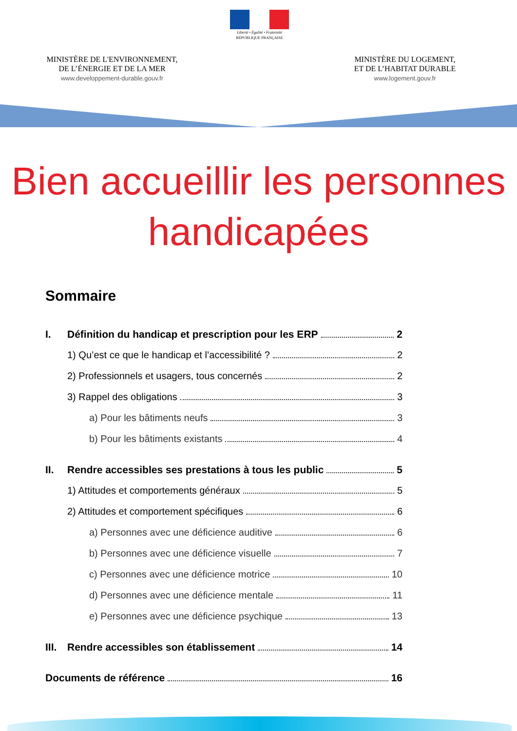Liberté • Égalité • Fraternité
RÉPUBLIQUE FRANÇAISE
MINISTÈRE DE L'ENVIRONNEMENT,
DE L’ÉNERGIE ET DE LA MER
www.developpement-durable.gouv.fr
MINISTÈRE DU LOGEMENT,
ET DE L’HABITAT DURABLE
www.logement.gouv.fr
Bien accueillir les personnes
handicapées
Sommaire
I. Définition du handicap et prescription pour les ERP 2
1) Qu’est ce que le handicap et l’accessibilité ? 2
2) Professionnels et usagers, tous concernés 2
3) Rappel des obligations 3
a) Pour les bâtiments neufs 3
b) Pour les bâtiments existants 4
II. Rendre accessibles ses prestations à tous les public 5
1) Attitudes et comportements généraux 5
2) Attitudes et comportement spécifiques 6
a) Personnes avec une déficience auditive 6
b) Personnes avec une déficience visuelle 7
c) Personnes avec une déficience motrice 10
d) Personnes avec une déficience mentale 11
e) Personnes avec une déficience psychique 13
III.
Rendre accessibles son établissement 14
Documents de référence 16